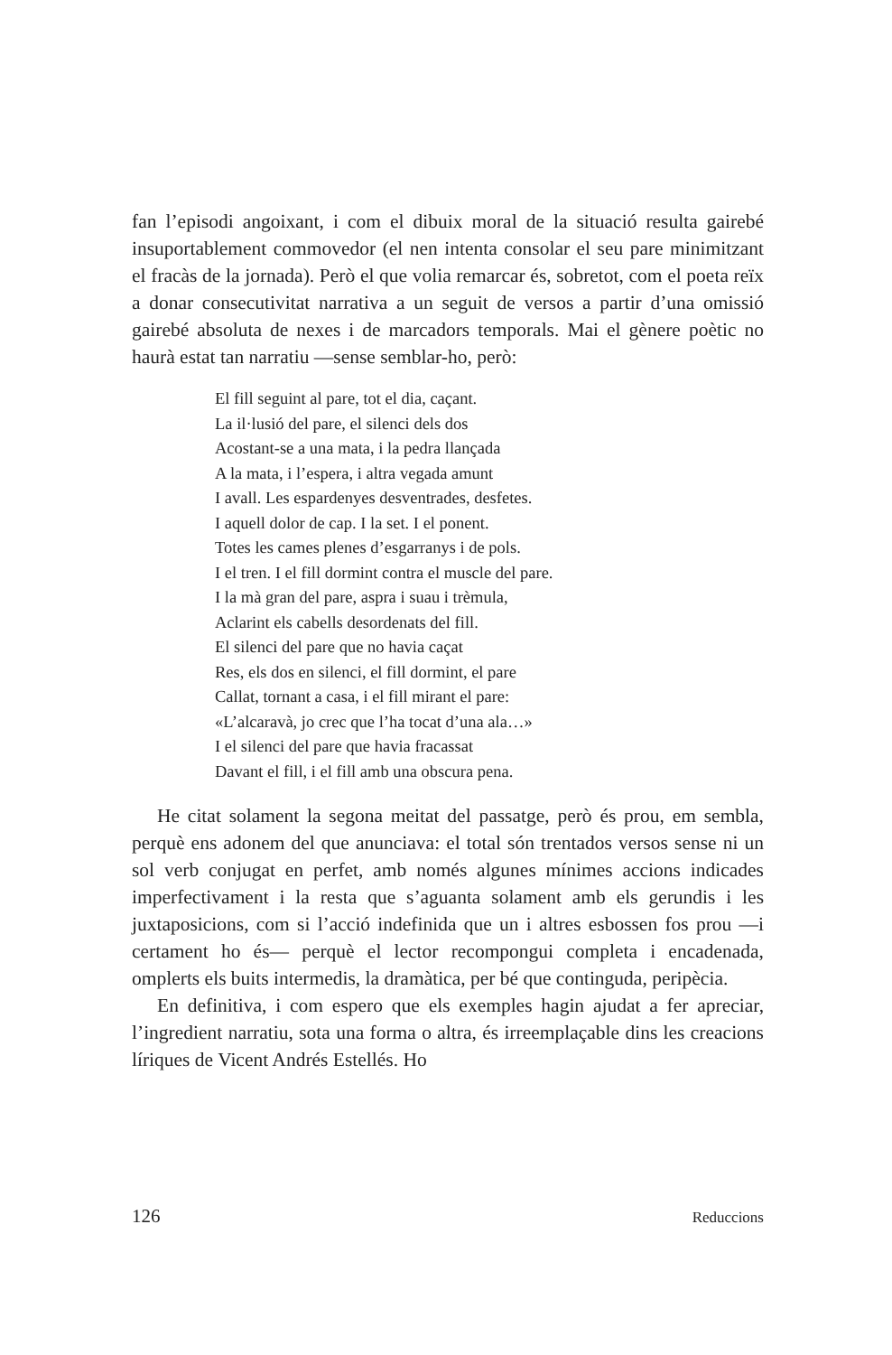fan l’episodi angoixant, i com el dibuix moral de la situació resulta gairebé insuportablement commovedor (el nen intenta consolar el seu pare minimitzant el fracàs de la jornada). Però el que volia remarcar és, sobretot, com el poeta reïx a donar consecutivitat narrativa a un seguit de versos a partir d’una omissió gairebé absoluta de nexes i de marcadors temporals. Mai el gènere poètic no haurà estat tan narratiu —sense semblar-ho, però:
El fill seguint al pare, tot el dia, caçant.
La il·lusió del pare, el silenci dels dos
Acostant-se a una mata, i la pedra llançada
A la mata, i l’espera, i altra vegada amunt
I avall. Les espardenyes desventrades, desfetes.
I aquell dolor de cap. I la set. I el ponent.
Totes les cames plenes d’esgarranys i de pols.
I el tren. I el fill dormint contra el muscle del pare.
I la mà gran del pare, aspra i suau i trèmula,
Aclarint els cabells desordenats del fill.
El silenci del pare que no havia caçat
Res, els dos en silenci, el fill dormint, el pare
Callat, tornant a casa, i el fill mirant el pare:
«L’alcaravà, jo crec que l’ha tocat d’una ala…»
I el silenci del pare que havia fracassat
Davant el fill, i el fill amb una obscura pena.
He citat solament la segona meitat del passatge, però és prou, em sembla, perquè ens adonem del que anunciava: el total són trentados versos sense ni un sol verb conjugat en perfet, amb només algunes mínimes accions indicades imperfectivament i la resta que s’aguanta solament amb els gerundis i les juxtaposicions, com si l’acció indefinida que un i altres esbossen fos prou —i certament ho és— perquè el lector recompongui completa i encadenada, omplerts els buits intermedis, la dramàtica, per bé que continguda, peripècia.
En definitiva, i com espero que els exemples hagin ajudat a fer apreciar, l’ingredient narratiu, sota una forma o altra, és irreemplaçable dins les creacions líriques de Vicent Andrés Estellés. Ho
126 Reduccions